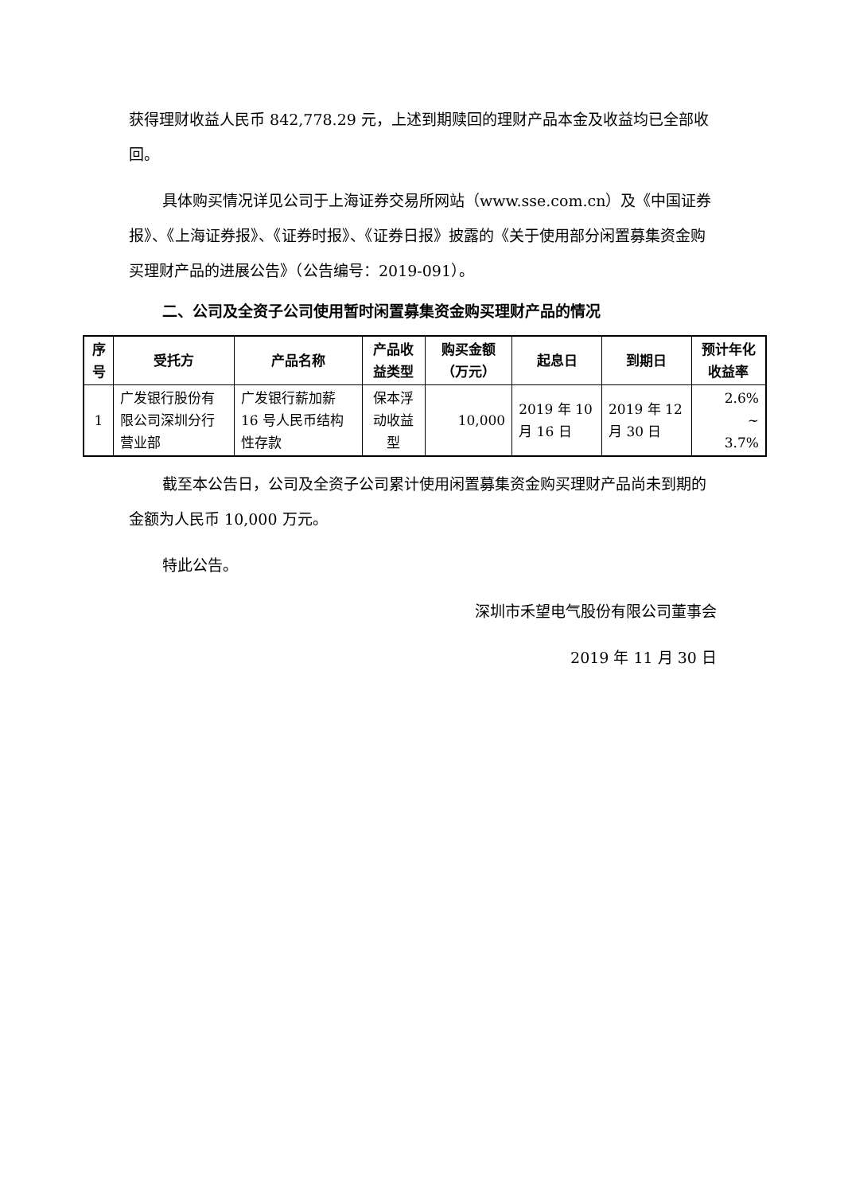获得理财收益人民币 842,778.29 元，上述到期赎回的理财产品本金及收益均已全部收回。
具体购买情况详见公司于上海证券交易所网站（www.sse.com.cn）及《中国证券报》、《上海证券报》、《证券时报》、《证券日报》披露的《关于使用部分闲置募集资金购买理财产品的进展公告》（公告编号：2019-091）。
二、公司及全资子公司使用暂时闲置募集资金购买理财产品的情况
| 序号 | 受托方 | 产品名称 | 产品收益类型 | 购买金额（万元） | 起息日 | 到期日 | 预计年化收益率 |
| --- | --- | --- | --- | --- | --- | --- | --- |
| 1 | 广发银行股份有限公司深圳分行营业部 | 广发银行薪加薪 16 号人民币结构性存款 | 保本浮动收益型 | 10,000 | 2019 年 10 月 16 日 | 2019 年 12 月 30 日 | 2.6% ~ 3.7% |
截至本公告日，公司及全资子公司累计使用闲置募集资金购买理财产品尚未到期的金额为人民币 10,000 万元。
特此公告。
深圳市禾望电气股份有限公司董事会
2019 年 11 月 30 日